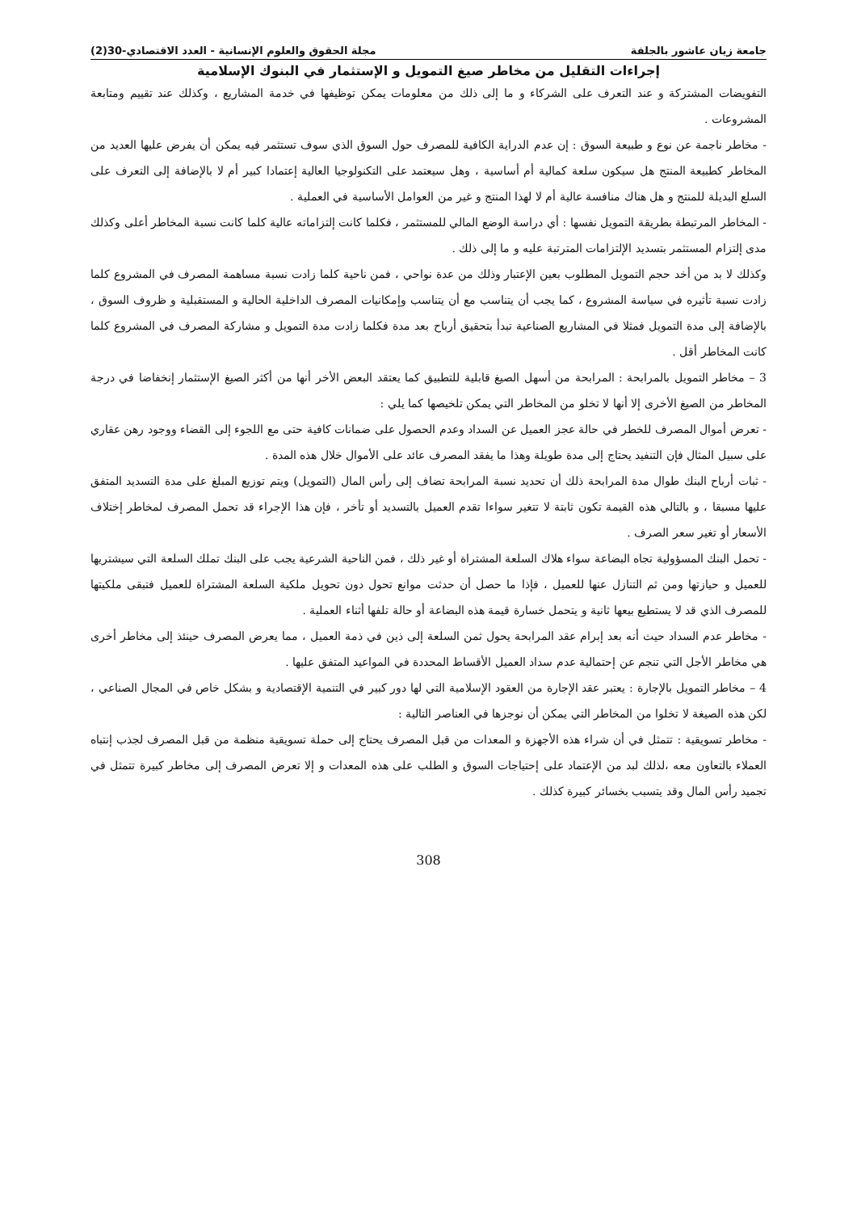جامعة زيان عاشور بالجلفة مجلة الحقوق والعلوم الإنسانية - العدد الاقتصادي-30(2)
إجراءات التقليل من مخاطر صيغ التمويل و الإستثمار في البنوك الإسلامية
التفويضات المشتركة و عند التعرف على الشركاء و ما إلى ذلك من معلومات يمكن توظيفها في خدمة المشاريع ، وكذلك عند تقييم ومتابعة المشروعات .
- مخاطر ناجمة عن نوع و طبيعة السوق : إن عدم الدراية الكافية للمصرف حول السوق الذي سوف تستثمر فيه يمكن أن يفرض عليها العديد من المخاطر كطبيعة المنتج هل سيكون سلعة كمالية أم أساسية ، وهل سيعتمد على التكنولوجيا العالية إعتمادا كبير أم لا بالإضافة إلى التعرف على السلع البديلة للمنتج و هل هناك منافسة عالية أم لا لهذا المنتج و غير من العوامل الأساسية في العملية .
- المخاطر المرتبطة بطريقة التمويل نفسها : أي دراسة الوضع المالي للمستثمر ، فكلما كانت إلتزاماته عالية كلما كانت نسبة المخاطر أعلى وكذلك مدى إلتزام المستثمر بتسديد الإلتزامات المترتبة عليه و ما إلى ذلك .
وكذلك لا بد من أخد حجم التمويل المطلوب بعين الإعتبار وذلك من عدة نواحي ، فمن ناحية كلما زادت نسبة مساهمة المصرف في المشروع كلما زادت نسبة تأثيره في سياسة المشروع ، كما يجب أن يتناسب مع أن يتناسب وإمكانيات المصرف الداخلية الحالية و المستقبلية و ظروف السوق ، بالإضافة إلى مدة التمويل فمثلا في المشاريع الصناعية تبدأ بتحقيق أرباح بعد مدة فكلما زادت مدة التمويل و مشاركة المصرف في المشروع كلما كانت المخاطر أقل .
3 – مخاطر التمويل بالمرابحة : المرابحة من أسهل الصيغ قابلية للتطبيق كما يعتقد البعض الأخر أنها من أكثر الصيغ الإستثمار إنخفاضا في درجة المخاطر من الصيغ الأخرى إلا أنها لا تخلو من المخاطر التي يمكن تلخيصها كما يلي :
- تعرض أموال المصرف للخطر في حالة عجز العميل عن السداد وعدم الحصول على ضمانات كافية حتى مع اللجوء إلى القضاء ووجود رهن عقاري على سبيل المثال فإن التنفيد يحتاج إلى مدة طويلة وهذا ما يفقد المصرف عائد على الأموال خلال هذه المدة .
- ثبات أرباح البنك طوال مدة المرابحة ذلك أن تحديد نسبة المرابحة تضاف إلى رأس المال (التمويل) ويتم توزيع المبلغ على مدة التسديد المتفق عليها مسبقا ، و بالتالي هذه القيمة تكون ثابتة لا تتغير سواءا تقدم العميل بالتسديد أو تأخر ، فإن هذا الإجراء قد تحمل المصرف لمخاطر إختلاف الأسعار أو تغير سعر الصرف .
- تحمل البنك المسؤولية تجاه البضاعة سواء هلاك السلعة المشتراة أو غير ذلك ، فمن الناحية الشرعية يجب على البنك تملك السلعة التي سيشتريها للعميل و حيازتها ومن ثم التنازل عنها للعميل ، فإذا ما حصل أن حدثت موانع تحول دون تحويل ملكية السلعة المشتراة للعميل فتبقى ملكيتها للمصرف الذي قد لا يستطيع بيعها ثانية و يتحمل خسارة قيمة هذه البضاعة أو حالة تلفها أثناء العملية .
- مخاطر عدم السداد حيث أنه بعد إبرام عقد المرابحة يحول ثمن السلعة إلى ذين في ذمة العميل ، مما يعرض المصرف حينئذ إلى مخاطر أخرى هي مخاطر الأجل التي تنجم عن إحتمالية عدم سداد العميل الأقساط المحددة في المواعيد المتفق عليها .
4 – مخاطر التمويل بالإجارة : يعتبر عقد الإجارة من العقود الإسلامية التي لها دور كبير في التنمية الإقتصادية و بشكل خاص في المجال الصناعي ، لكن هذه الصيغة لا تخلوا من المخاطر التي يمكن أن نوجزها في العناصر التالية :
- مخاطر تسويقية : تتمثل في أن شراء هذه الأجهزة و المعدات من قبل المصرف يحتاج إلى حملة تسويقية منظمة من قبل المصرف لجذب إنتباه العملاء بالتعاون معه ،لذلك لبد من الإعتماد على إحتياجات السوق و الطلب على هذه المعدات و إلا تعرض المصرف إلى مخاطر كبيرة تتمثل في تجميد رأس المال وقد يتسبب بخسائر كبيرة كذلك .
308